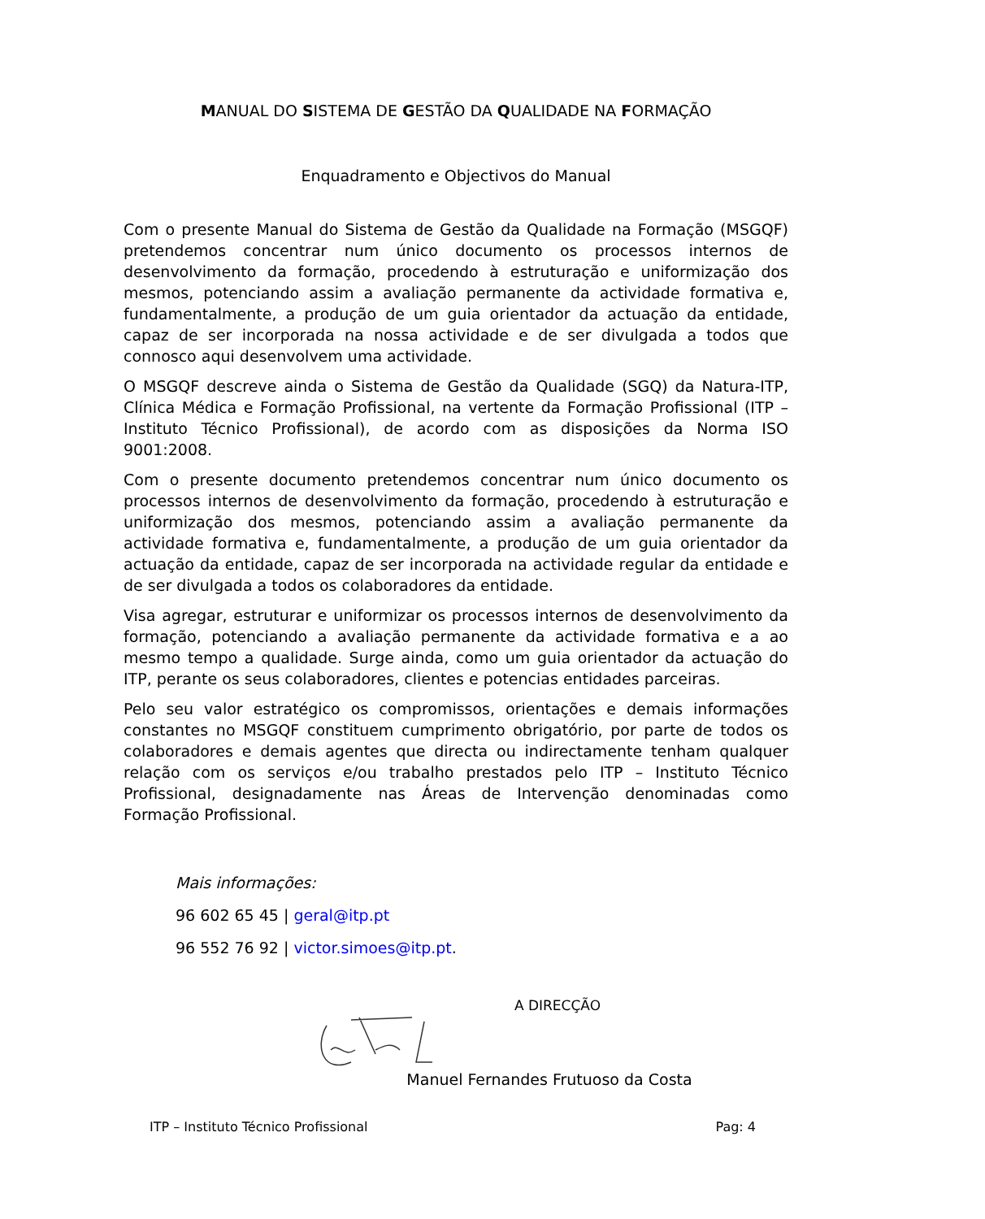MANUAL DO SISTEMA DE GESTÃO DA QUALIDADE NA FORMAÇÃO
Enquadramento e Objectivos do Manual
Com o presente Manual do Sistema de Gestão da Qualidade na Formação (MSGQF) pretendemos concentrar num único documento os processos internos de desenvolvimento da formação, procedendo à estruturação e uniformização dos mesmos, potenciando assim a avaliação permanente da actividade formativa e, fundamentalmente, a produção de um guia orientador da actuação da entidade, capaz de ser incorporada na nossa actividade e de ser divulgada a todos que connosco aqui desenvolvem uma actividade.
O MSGQF descreve ainda o Sistema de Gestão da Qualidade (SGQ) da Natura-ITP, Clínica Médica e Formação Profissional, na vertente da Formação Profissional (ITP – Instituto Técnico Profissional), de acordo com as disposições da Norma ISO 9001:2008.
Com o presente documento pretendemos concentrar num único documento os processos internos de desenvolvimento da formação, procedendo à estruturação e uniformização dos mesmos, potenciando assim a avaliação permanente da actividade formativa e, fundamentalmente, a produção de um guia orientador da actuação da entidade, capaz de ser incorporada na actividade regular da entidade e de ser divulgada a todos os colaboradores da entidade.
Visa agregar, estruturar e uniformizar os processos internos de desenvolvimento da formação, potenciando a avaliação permanente da actividade formativa e a ao mesmo tempo a qualidade. Surge ainda, como um guia orientador da actuação do ITP, perante os seus colaboradores, clientes e potencias entidades parceiras.
Pelo seu valor estratégico os compromissos, orientações e demais informações constantes no MSGQF constituem cumprimento obrigatório, por parte de todos os colaboradores e demais agentes que directa ou indirectamente tenham qualquer relação com os serviços e/ou trabalho prestados pelo ITP – Instituto Técnico Profissional, designadamente nas Áreas de Intervenção denominadas como Formação Profissional.
Mais informações:
96 602 65 45 | geral@itp.pt
96 552 76 92 | victor.simoes@itp.pt.
A DIRECÇÃO
Manuel Fernandes Frutuoso da Costa
ITP – Instituto Técnico Profissional Pag: 4